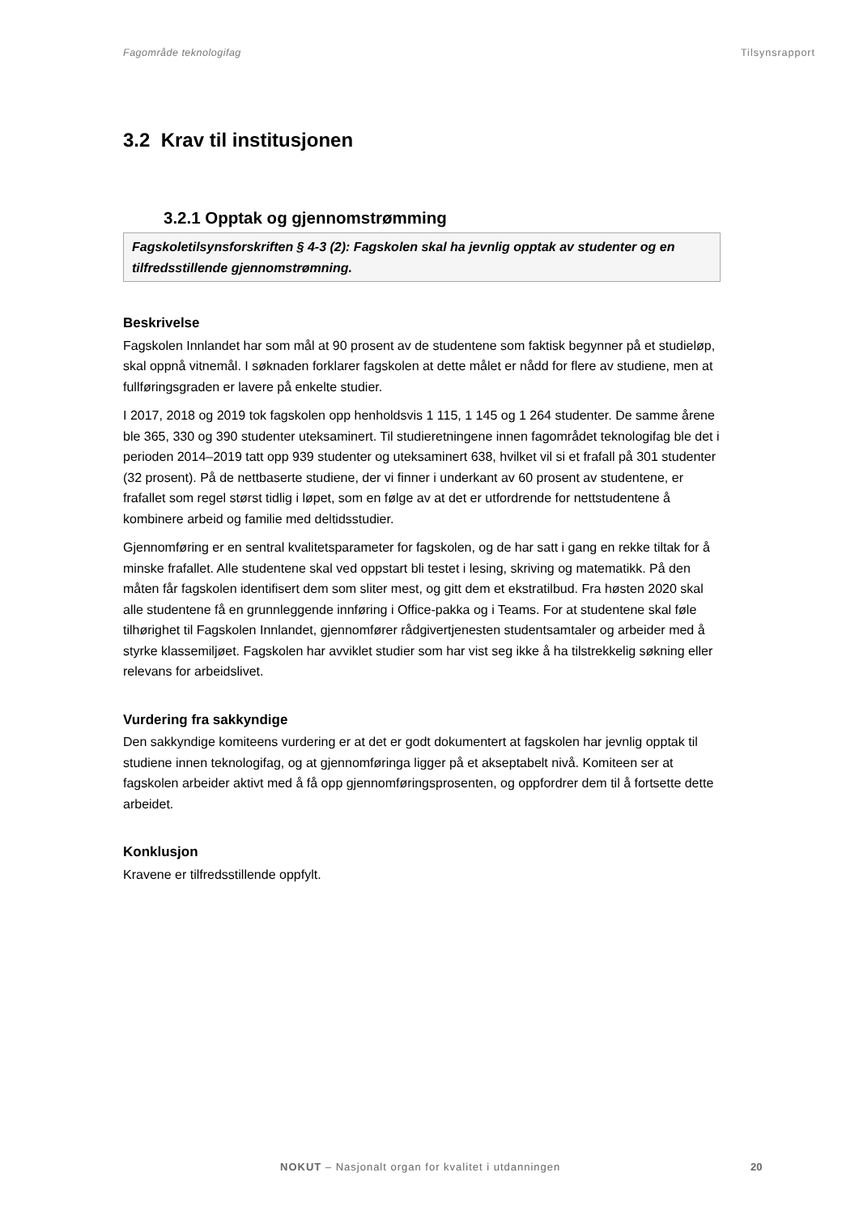Fagområde teknologifag Tilsynsrapport
3.2 Krav til institusjonen
3.2.1 Opptak og gjennomstrømming
Fagskoletilsynsforskriften § 4-3 (2): Fagskolen skal ha jevnlig opptak av studenter og en tilfredsstillende gjennomstrømning.
Beskrivelse
Fagskolen Innlandet har som mål at 90 prosent av de studentene som faktisk begynner på et studieløp, skal oppnå vitnemål. I søknaden forklarer fagskolen at dette målet er nådd for flere av studiene, men at fullføringsgraden er lavere på enkelte studier.
I 2017, 2018 og 2019 tok fagskolen opp henholdsvis 1 115, 1 145 og 1 264 studenter. De samme årene ble 365, 330 og 390 studenter uteksaminert. Til studieretningene innen fagområdet teknologifag ble det i perioden 2014–2019 tatt opp 939 studenter og uteksaminert 638, hvilket vil si et frafall på 301 studenter (32 prosent). På de nettbaserte studiene, der vi finner i underkant av 60 prosent av studentene, er frafallet som regel størst tidlig i løpet, som en følge av at det er utfordrende for nettstudentene å kombinere arbeid og familie med deltidsstudier.
Gjennomføring er en sentral kvalitetsparameter for fagskolen, og de har satt i gang en rekke tiltak for å minske frafallet. Alle studentene skal ved oppstart bli testet i lesing, skriving og matematikk. På den måten får fagskolen identifisert dem som sliter mest, og gitt dem et ekstratilbud. Fra høsten 2020 skal alle studentene få en grunnleggende innføring i Office-pakka og i Teams. For at studentene skal føle tilhørighet til Fagskolen Innlandet, gjennomfører rådgivertjenesten studentsamtaler og arbeider med å styrke klassemiljøet. Fagskolen har avviklet studier som har vist seg ikke å ha tilstrekkelig søkning eller relevans for arbeidslivet.
Vurdering fra sakkyndige
Den sakkyndige komiteens vurdering er at det er godt dokumentert at fagskolen har jevnlig opptak til studiene innen teknologifag, og at gjennomføringa ligger på et akseptabelt nivå. Komiteen ser at fagskolen arbeider aktivt med å få opp gjennomføringsprosenten, og oppfordrer dem til å fortsette dette arbeidet.
Konklusjon
Kravene er tilfredsstillende oppfylt.
NOKUT – Nasjonalt organ for kvalitet i utdanningen
20